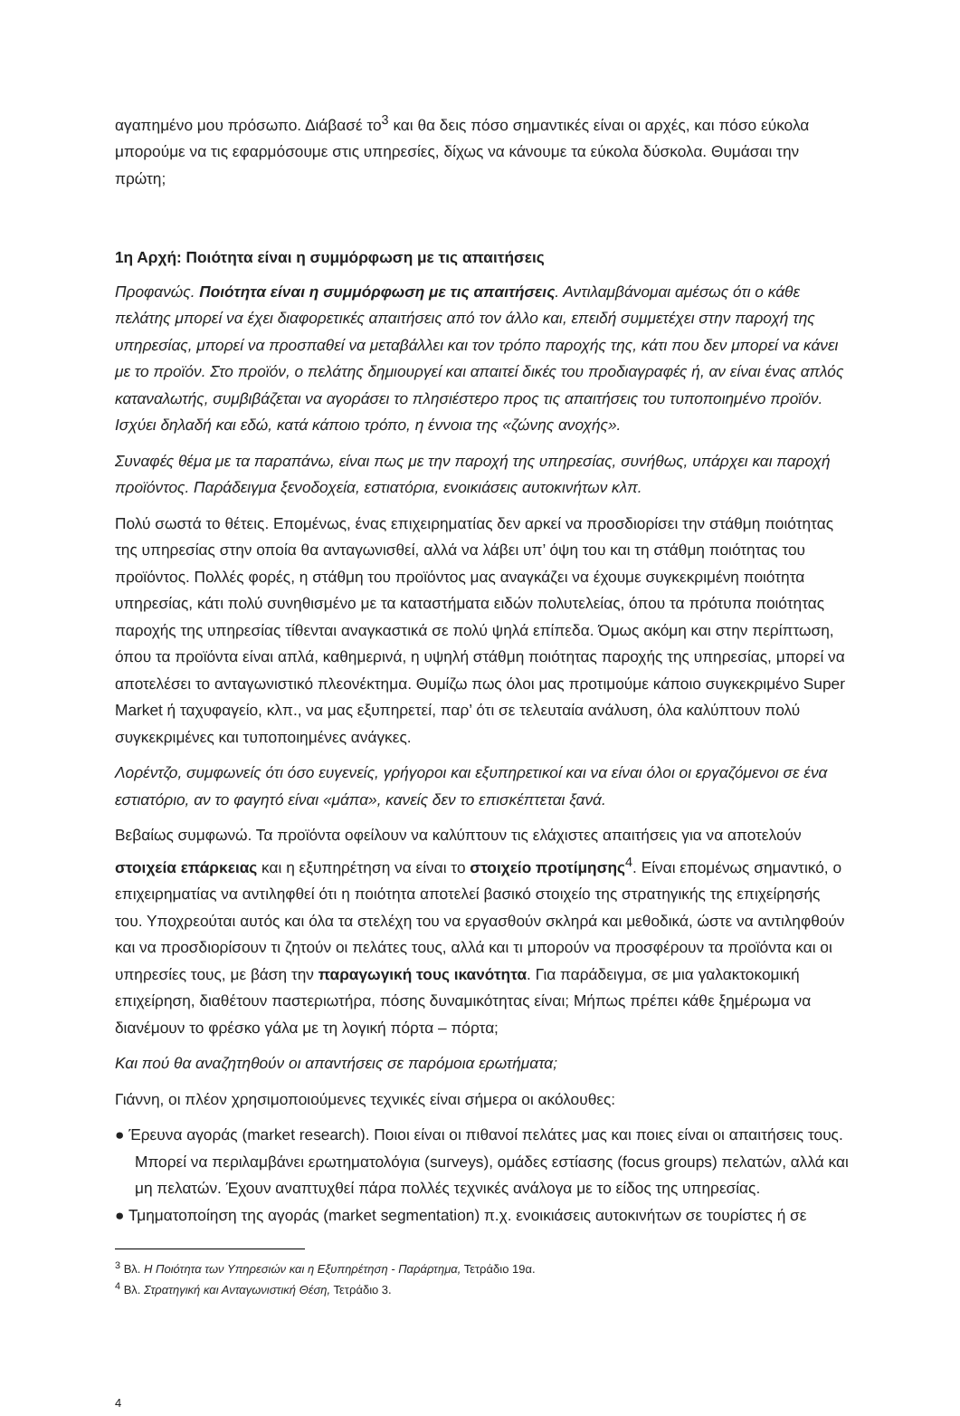αγαπημένο μου πρόσωπο. Διάβασέ το<sup>3</sup> και θα δεις πόσο σημαντικές είναι οι αρχές, και πόσο εύκολα μπορούμε να τις εφαρμόσουμε στις υπηρεσίες, δίχως να κάνουμε τα εύκολα δύσκολα. Θυμάσαι την πρώτη;
1η Αρχή: Ποιότητα είναι η συμμόρφωση με τις απαιτήσεις
Προφανώς. Ποιότητα είναι η συμμόρφωση με τις απαιτήσεις. Αντιλαμβάνομαι αμέσως ότι ο κάθε πελάτης μπορεί να έχει διαφορετικές απαιτήσεις από τον άλλο και, επειδή συμμετέχει στην παροχή της υπηρεσίας, μπορεί να προσπαθεί να μεταβάλλει και τον τρόπο παροχής της, κάτι που δεν μπορεί να κάνει με το προϊόν. Στο προϊόν, ο πελάτης δημιουργεί και απαιτεί δικές του προδιαγραφές ή, αν είναι ένας απλός καταναλωτής, συμβιβάζεται να αγοράσει το πλησιέστερο προς τις απαιτήσεις του τυποποιημένο προϊόν. Ισχύει δηλαδή και εδώ, κατά κάποιο τρόπο, η έννοια της «ζώνης ανοχής».
Συναφές θέμα με τα παραπάνω, είναι πως με την παροχή της υπηρεσίας, συνήθως, υπάρχει και παροχή προϊόντος. Παράδειγμα ξενοδοχεία, εστιατόρια, ενοικιάσεις αυτοκινήτων κλπ.
Πολύ σωστά το θέτεις. Επομένως, ένας επιχειρηματίας δεν αρκεί να προσδιορίσει την στάθμη ποιότητας της υπηρεσίας στην οποία θα ανταγωνισθεί, αλλά να λάβει υπ’ όψη του και τη στάθμη ποιότητας του προϊόντος. Πολλές φορές, η στάθμη του προϊόντος μας αναγκάζει να έχουμε συγκεκριμένη ποιότητα υπηρεσίας, κάτι πολύ συνηθισμένο με τα καταστήματα ειδών πολυτελείας, όπου τα πρότυπα ποιότητας παροχής της υπηρεσίας τίθενται αναγκαστικά σε πολύ ψηλά επίπεδα. Όμως ακόμη και στην περίπτωση, όπου τα προϊόντα είναι απλά, καθημερινά, η υψηλή στάθμη ποιότητας παροχής της υπηρεσίας, μπορεί να αποτελέσει το ανταγωνιστικό πλεονέκτημα. Θυμίζω πως όλοι μας προτιμούμε κάποιο συγκεκριμένο Super Market ή ταχυφαγείο, κλπ., να μας εξυπηρετεί, παρ’ ότι σε τελευταία ανάλυση, όλα καλύπτουν πολύ συγκεκριμένες και τυποποιημένες ανάγκες.
Λορέντζο, συμφωνείς ότι όσο ευγενείς, γρήγοροι και εξυπηρετικοί και να είναι όλοι οι εργαζόμενοι σε ένα εστιατόριο, αν το φαγητό είναι «μάπα», κανείς δεν το επισκέπτεται ξανά.
Βεβαίως συμφωνώ. Τα προϊόντα οφείλουν να καλύπτουν τις ελάχιστες απαιτήσεις για να αποτελούν στοιχεία επάρκειας και η εξυπηρέτηση να είναι το στοιχείο προτίμησης<sup>4</sup>. Είναι επομένως σημαντικό, ο επιχειρηματίας να αντιληφθεί ότι η ποιότητα αποτελεί βασικό στοιχείο της στρατηγικής της επιχείρησής του. Υποχρεούται αυτός και όλα τα στελέχη του να εργασθούν σκληρά και μεθοδικά, ώστε να αντιληφθούν και να προσδιορίσουν τι ζητούν οι πελάτες τους, αλλά και τι μπορούν να προσφέρουν τα προϊόντα και οι υπηρεσίες τους, με βάση την παραγωγική τους ικανότητα. Για παράδειγμα, σε μια γαλακτοκομική επιχείρηση, διαθέτουν παστεριωτήρα, πόσης δυναμικότητας είναι; Μήπως πρέπει κάθε ξημέρωμα να διανέμουν το φρέσκο γάλα με τη λογική πόρτα – πόρτα;
Και πού θα αναζητηθούν οι απαντήσεις σε παρόμοια ερωτήματα;
Γιάννη, οι πλέον χρησιμοποιούμενες τεχνικές είναι σήμερα οι ακόλουθες:
● Έρευνα αγοράς (market research). Ποιοι είναι οι πιθανοί πελάτες μας και ποιες είναι οι απαιτήσεις τους. Μπορεί να περιλαμβάνει ερωτηματολόγια (surveys), ομάδες εστίασης (focus groups) πελατών, αλλά και μη πελατών. Έχουν αναπτυχθεί πάρα πολλές τεχνικές ανάλογα με το είδος της υπηρεσίας.
● Τμηματοποίηση της αγοράς (market segmentation) π.χ. ενοικιάσεις αυτοκινήτων σε τουρίστες ή σε
<sup>3</sup> Βλ. Η Ποιότητα των Υπηρεσιών και η Εξυπηρέτηση - Παράρτημα, Τετράδιο 19α.
<sup>4</sup> Βλ. Στρατηγική και Ανταγωνιστική Θέση, Τετράδιο 3.
4